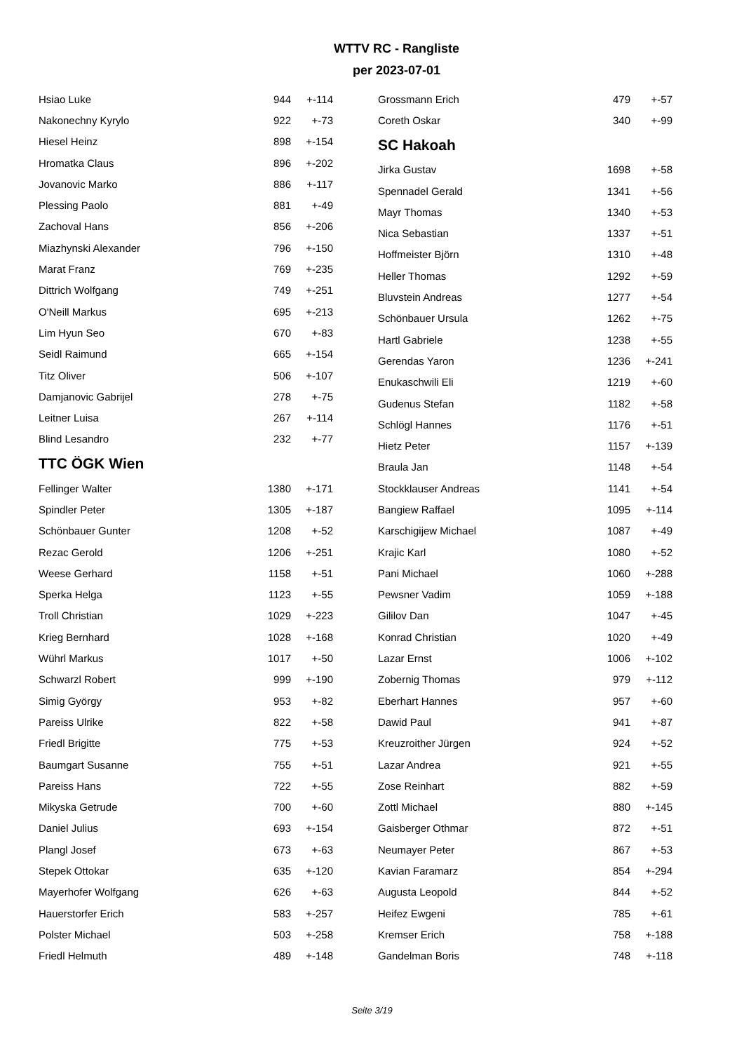WTTV RC - Rangliste
per 2023-07-01
| Hsiao Luke | 944 | +-114 |
| Nakonechny Kyrylo | 922 | +-73 |
| Hiesel Heinz | 898 | +-154 |
| Hromatka Claus | 896 | +-202 |
| Jovanovic Marko | 886 | +-117 |
| Plessing Paolo | 881 | +-49 |
| Zachoval Hans | 856 | +-206 |
| Miazhynski Alexander | 796 | +-150 |
| Marat Franz | 769 | +-235 |
| Dittrich Wolfgang | 749 | +-251 |
| O'Neill Markus | 695 | +-213 |
| Lim Hyun Seo | 670 | +-83 |
| Seidl Raimund | 665 | +-154 |
| Titz Oliver | 506 | +-107 |
| Damjanovic Gabrijel | 278 | +-75 |
| Leitner Luisa | 267 | +-114 |
| Blind Lesandro | 232 | +-77 |
TTC ÖGK Wien
| Fellinger Walter | 1380 | +-171 |
| Spindler Peter | 1305 | +-187 |
| Schönbauer Gunter | 1208 | +-52 |
| Rezac Gerold | 1206 | +-251 |
| Weese Gerhard | 1158 | +-51 |
| Sperka Helga | 1123 | +-55 |
| Troll Christian | 1029 | +-223 |
| Krieg Bernhard | 1028 | +-168 |
| Wührl Markus | 1017 | +-50 |
| Schwarzl Robert | 999 | +-190 |
| Simig György | 953 | +-82 |
| Pareiss Ulrike | 822 | +-58 |
| Friedl Brigitte | 775 | +-53 |
| Baumgart Susanne | 755 | +-51 |
| Pareiss Hans | 722 | +-55 |
| Mikyska Getrude | 700 | +-60 |
| Daniel Julius | 693 | +-154 |
| Plangl Josef | 673 | +-63 |
| Stepek Ottokar | 635 | +-120 |
| Mayerhofer Wolfgang | 626 | +-63 |
| Hauerstorfer Erich | 583 | +-257 |
| Polster Michael | 503 | +-258 |
| Friedl Helmuth | 489 | +-148 |
| Grossmann Erich | 479 | +-57 |
| Coreth Oskar | 340 | +-99 |
SC Hakoah
| Jirka Gustav | 1698 | +-58 |
| Spennadel Gerald | 1341 | +-56 |
| Mayr Thomas | 1340 | +-53 |
| Nica Sebastian | 1337 | +-51 |
| Hoffmeister Björn | 1310 | +-48 |
| Heller Thomas | 1292 | +-59 |
| Bluvstein Andreas | 1277 | +-54 |
| Schönbauer Ursula | 1262 | +-75 |
| Hartl Gabriele | 1238 | +-55 |
| Gerendas Yaron | 1236 | +-241 |
| Enukaschwili Eli | 1219 | +-60 |
| Gudenus Stefan | 1182 | +-58 |
| Schlögl Hannes | 1176 | +-51 |
| Hietz Peter | 1157 | +-139 |
| Braula Jan | 1148 | +-54 |
| Stockklauser Andreas | 1141 | +-54 |
| Bangiew Raffael | 1095 | +-114 |
| Karschigijew Michael | 1087 | +-49 |
| Krajic Karl | 1080 | +-52 |
| Pani Michael | 1060 | +-288 |
| Pewsner Vadim | 1059 | +-188 |
| Gililov Dan | 1047 | +-45 |
| Konrad Christian | 1020 | +-49 |
| Lazar Ernst | 1006 | +-102 |
| Zobernig Thomas | 979 | +-112 |
| Eberhart Hannes | 957 | +-60 |
| Dawid Paul | 941 | +-87 |
| Kreuzroither Jürgen | 924 | +-52 |
| Lazar Andrea | 921 | +-55 |
| Zose Reinhart | 882 | +-59 |
| Zottl Michael | 880 | +-145 |
| Gaisberger Othmar | 872 | +-51 |
| Neumayer Peter | 867 | +-53 |
| Kavian Faramarz | 854 | +-294 |
| Augusta Leopold | 844 | +-52 |
| Heifez Ewgeni | 785 | +-61 |
| Kremser Erich | 758 | +-188 |
| Gandelman Boris | 748 | +-118 |
Seite 3/19